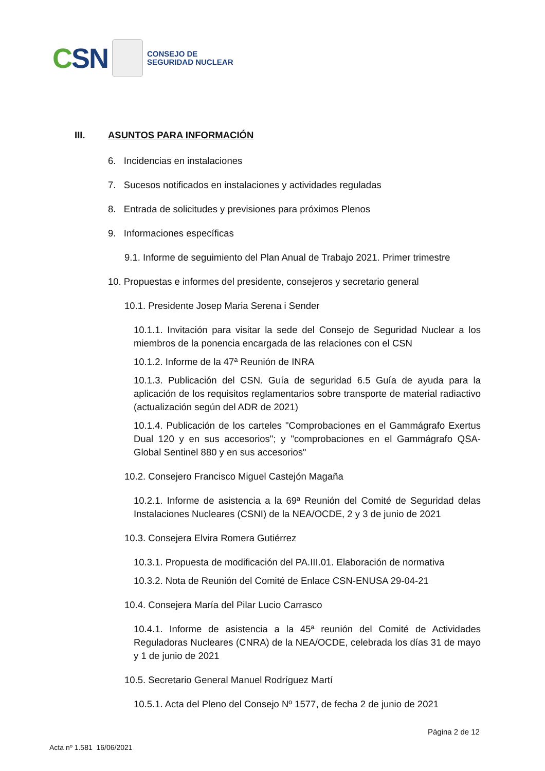CSN
CONSEJO DE
SEGURIDAD NUCLEAR
III. ASUNTOS PARA INFORMACIÓN
6. Incidencias en instalaciones
7. Sucesos notificados en instalaciones y actividades reguladas
8. Entrada de solicitudes y previsiones para próximos Plenos
9. Informaciones específicas
9.1. Informe de seguimiento del Plan Anual de Trabajo 2021. Primer trimestre
10. Propuestas e informes del presidente, consejeros y secretario general
10.1. Presidente Josep Maria Serena i Sender
10.1.1. Invitación para visitar la sede del Consejo de Seguridad Nuclear a los miembros de la ponencia encargada de las relaciones con el CSN
10.1.2. Informe de la 47ª Reunión de INRA
10.1.3. Publicación del CSN. Guía de seguridad 6.5 Guía de ayuda para la aplicación de los requisitos reglamentarios sobre transporte de material radiactivo (actualización según del ADR de 2021)
10.1.4. Publicación de los carteles "Comprobaciones en el Gammágrafo Exertus Dual 120 y en sus accesorios"; y "comprobaciones en el Gammágrafo QSA-Global Sentinel 880 y en sus accesorios"
10.2. Consejero Francisco Miguel Castejón Magaña
10.2.1. Informe de asistencia a la 69ª Reunión del Comité de Seguridad delas Instalaciones Nucleares (CSNI) de la NEA/OCDE, 2 y 3 de junio de 2021
10.3. Consejera Elvira Romera Gutiérrez
10.3.1. Propuesta de modificación del PA.III.01. Elaboración de normativa
10.3.2. Nota de Reunión del Comité de Enlace CSN-ENUSA 29-04-21
10.4. Consejera María del Pilar Lucio Carrasco
10.4.1. Informe de asistencia a la 45ª reunión del Comité de Actividades Reguladoras Nucleares (CNRA) de la NEA/OCDE, celebrada los días 31 de mayo y 1 de junio de 2021
10.5. Secretario General Manuel Rodríguez Martí
10.5.1. Acta del Pleno del Consejo Nº 1577, de fecha 2 de junio de 2021
Página 2 de 12
Acta nº 1.581 16/06/2021